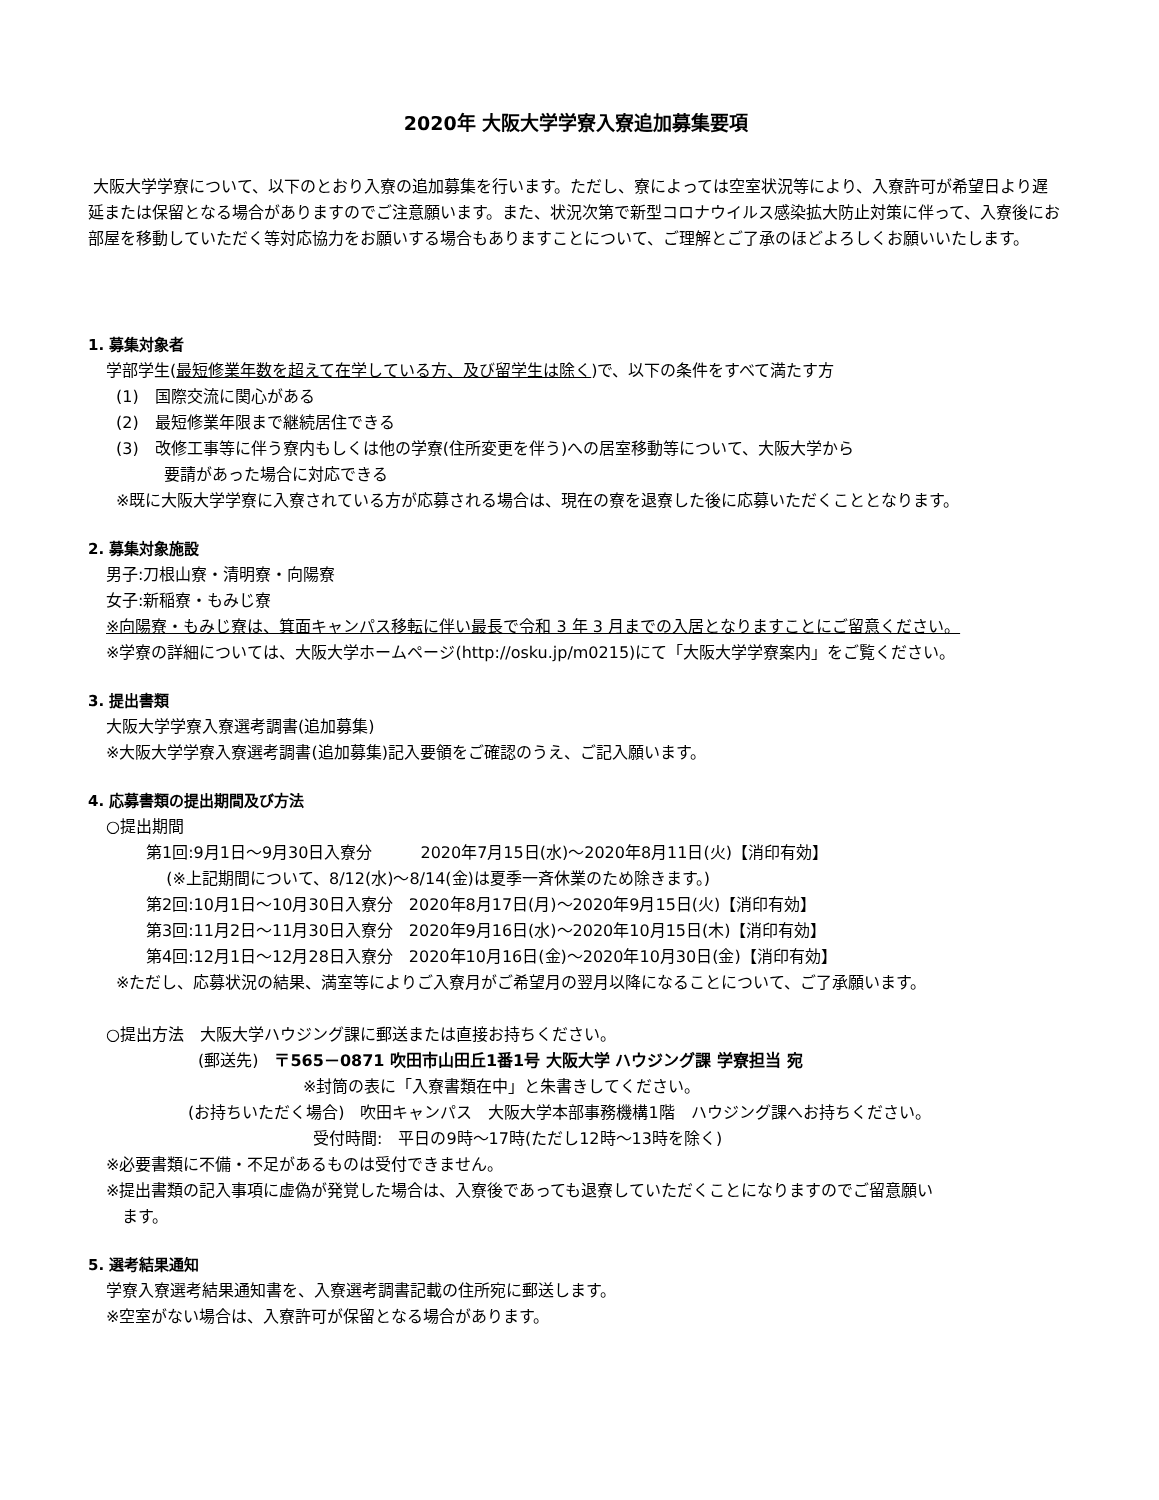2020年 大阪大学学寮入寮追加募集要項
大阪大学学寮について、以下のとおり入寮の追加募集を行います。ただし、寮によっては空室状況等により、入寮許可が希望日より遅延または保留となる場合がありますのでご注意願います。また、状況次第で新型コロナウイルス感染拡大防止対策に伴って、入寮後にお部屋を移動していただく等対応協力をお願いする場合もありますことについて、ご理解とご了承のほどよろしくお願いいたします。
1. 募集対象者
学部学生(最短修業年数を超えて在学している方、及び留学生は除く)で、以下の条件をすべて満たす方
(1)　国際交流に関心がある
(2)　最短修業年限まで継続居住できる
(3)　改修工事等に伴う寮内もしくは他の学寮(住所変更を伴う)への居室移動等について、大阪大学から
　　　要請があった場合に対応できる
※既に大阪大学学寮に入寮されている方が応募される場合は、現在の寮を退寮した後に応募いただくこととなります。
2. 募集対象施設
男子:刀根山寮・清明寮・向陽寮
女子:新稲寮・もみじ寮
※向陽寮・もみじ寮は、箕面キャンパス移転に伴い最長で令和 3 年 3 月までの入居となりますことにご留意ください。
※学寮の詳細については、大阪大学ホームページ(http://osku.jp/m0215)にて「大阪大学学寮案内」をご覧ください。
3. 提出書類
大阪大学学寮入寮選考調書(追加募集)
※大阪大学学寮入寮選考調書(追加募集)記入要領をご確認のうえ、ご記入願います。
4. 応募書類の提出期間及び方法
○提出期間
第1回:9月1日～9月30日入寮分　　　2020年7月15日(水)～2020年8月11日(火)【消印有効】
(※上記期間について、8/12(水)～8/14(金)は夏季一斉休業のため除きます。)
第2回:10月1日～10月30日入寮分　2020年8月17日(月)～2020年9月15日(火)【消印有効】
第3回:11月2日～11月30日入寮分　2020年9月16日(水)～2020年10月15日(木)【消印有効】
第4回:12月1日～12月28日入寮分　2020年10月16日(金)～2020年10月30日(金)【消印有効】
※ただし、応募状況の結果、満室等によりご入寮月がご希望月の翌月以降になることについて、ご了承願います。
○提出方法　大阪大学ハウジング課に郵送または直接お持ちください。
(郵送先)　〒565－0871 吹田市山田丘1番1号 大阪大学 ハウジング課 学寮担当 宛
※封筒の表に「入寮書類在中」と朱書きしてください。
(お持ちいただく場合)　吹田キャンパス　大阪大学本部事務機構1階　ハウジング課へお持ちください。
受付時間:　平日の9時～17時(ただし12時～13時を除く)
※必要書類に不備・不足があるものは受付できません。
※提出書類の記入事項に虚偽が発覚した場合は、入寮後であっても退寮していただくことになりますのでご留意願い
　ます。
5. 選考結果通知
学寮入寮選考結果通知書を、入寮選考調書記載の住所宛に郵送します。
※空室がない場合は、入寮許可が保留となる場合があります。